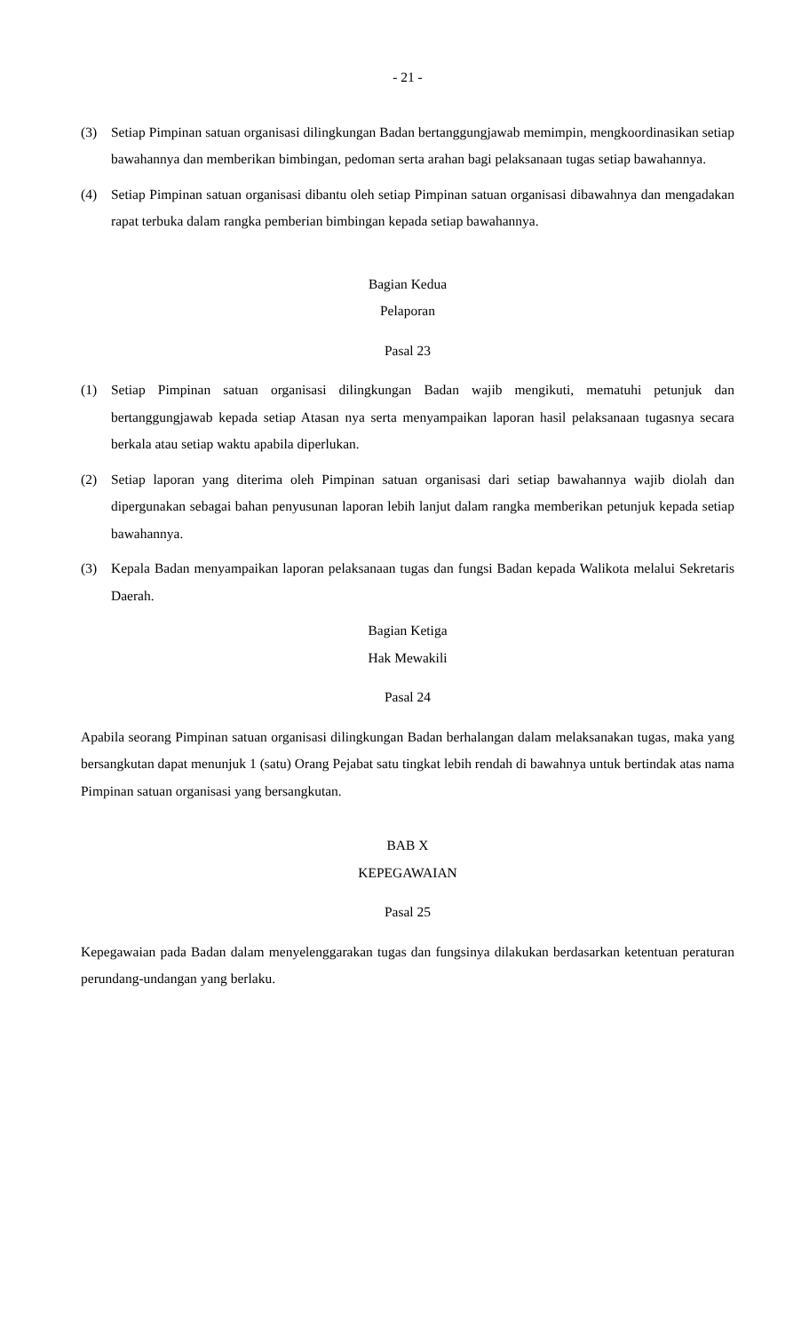- 21 -
(3) Setiap Pimpinan satuan organisasi dilingkungan Badan bertanggungjawab memimpin, mengkoordinasikan setiap bawahannya dan memberikan bimbingan, pedoman serta arahan bagi pelaksanaan tugas setiap bawahannya.
(4) Setiap Pimpinan satuan organisasi dibantu oleh setiap Pimpinan satuan organisasi dibawahnya dan mengadakan rapat terbuka dalam rangka pemberian bimbingan kepada setiap bawahannya.
Bagian Kedua
Pelaporan
Pasal 23
(1) Setiap Pimpinan satuan organisasi dilingkungan Badan wajib mengikuti, mematuhi petunjuk dan bertanggungjawab kepada setiap Atasan nya serta menyampaikan laporan hasil pelaksanaan tugasnya secara berkala atau setiap waktu apabila diperlukan.
(2) Setiap laporan yang diterima oleh Pimpinan satuan organisasi dari setiap bawahannya wajib diolah dan dipergunakan sebagai bahan penyusunan laporan lebih lanjut dalam rangka memberikan petunjuk kepada setiap bawahannya.
(3) Kepala Badan menyampaikan laporan pelaksanaan tugas dan fungsi Badan kepada Walikota melalui Sekretaris Daerah.
Bagian Ketiga
Hak Mewakili
Pasal 24
Apabila seorang Pimpinan satuan organisasi dilingkungan Badan berhalangan dalam melaksanakan tugas, maka yang bersangkutan dapat menunjuk 1 (satu) Orang Pejabat satu tingkat lebih rendah di bawahnya untuk bertindak atas nama Pimpinan satuan organisasi yang bersangkutan.
BAB X
KEPEGAWAIAN
Pasal 25
Kepegawaian pada Badan dalam menyelenggarakan tugas dan fungsinya dilakukan berdasarkan ketentuan peraturan perundang-undangan yang berlaku.